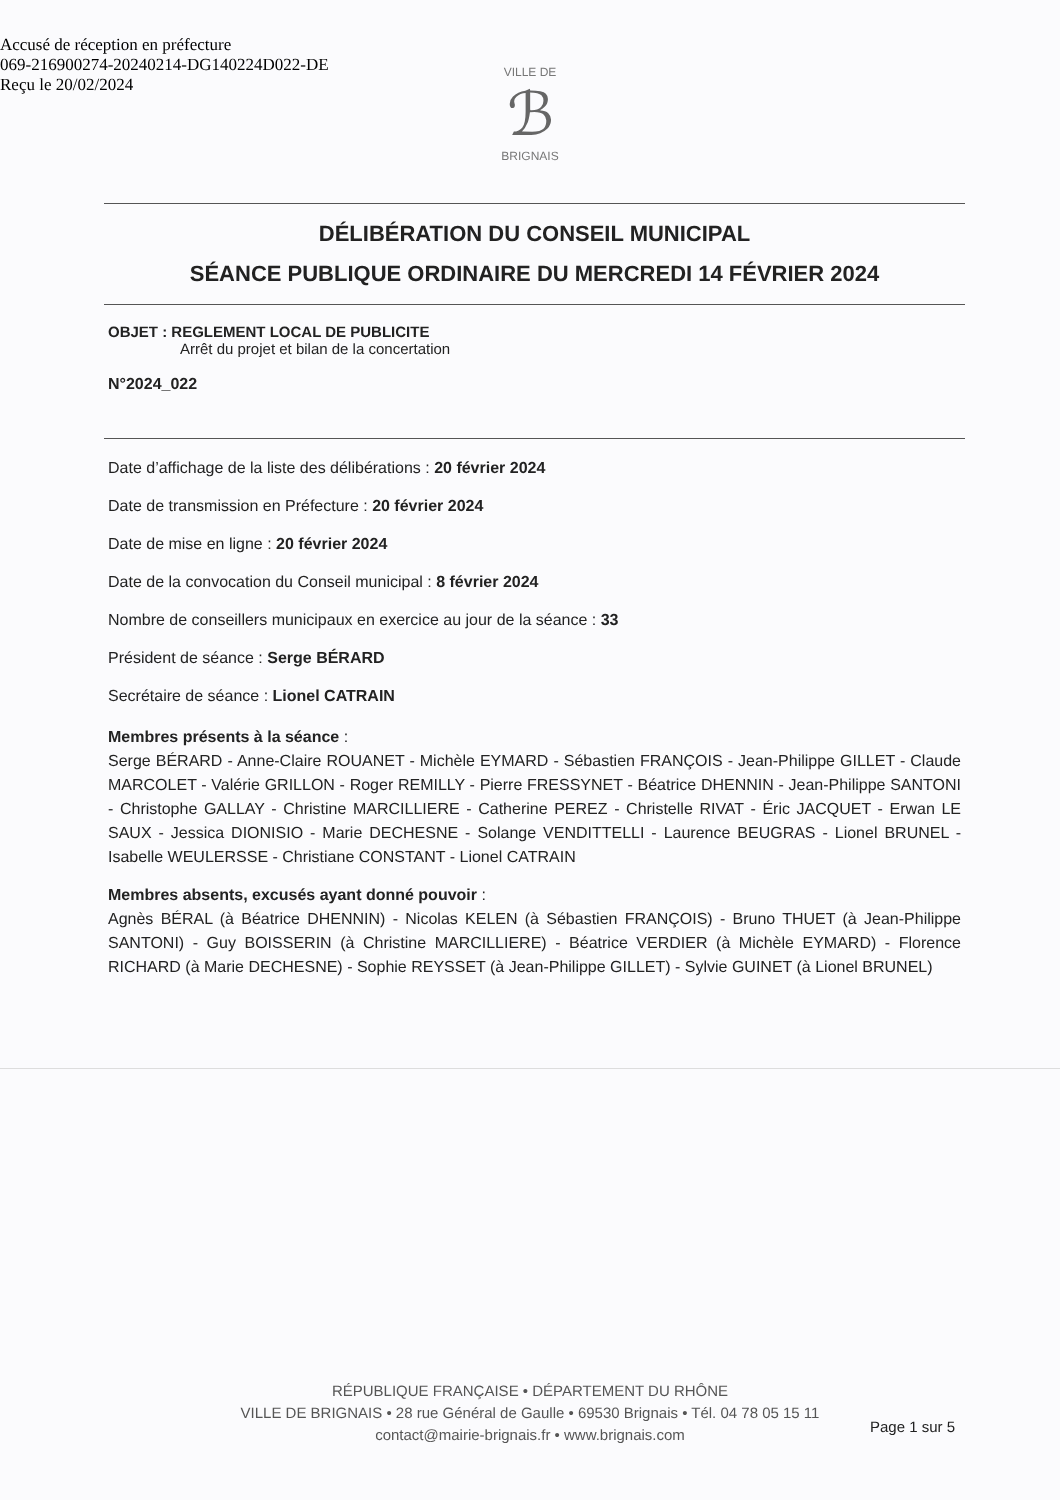Accusé de réception en préfecture
069-216900274-20240214-DG140224D022-DE
Reçu le 20/02/2024
VILLE DE
ℬ
BRIGNAIS
DÉLIBÉRATION DU CONSEIL MUNICIPAL
SÉANCE PUBLIQUE ORDINAIRE DU MERCREDI 14 FÉVRIER 2024
OBJET : REGLEMENT LOCAL DE PUBLICITE
Arrêt du projet et bilan de la concertation
N°2024_022
Date d’affichage de la liste des délibérations : 20 février 2024
Date de transmission en Préfecture : 20 février 2024
Date de mise en ligne : 20 février 2024
Date de la convocation du Conseil municipal : 8 février 2024
Nombre de conseillers municipaux en exercice au jour de la séance : 33
Président de séance : Serge BÉRARD
Secrétaire de séance : Lionel CATRAIN
Membres présents à la séance :
Serge BÉRARD - Anne-Claire ROUANET - Michèle EYMARD - Sébastien FRANÇOIS - Jean-Philippe GILLET - Claude MARCOLET - Valérie GRILLON - Roger REMILLY - Pierre FRESSYNET - Béatrice DHENNIN - Jean-Philippe SANTONI - Christophe GALLAY - Christine MARCILLIERE - Catherine PEREZ - Christelle RIVAT - Éric JACQUET - Erwan LE SAUX - Jessica DIONISIO - Marie DECHESNE - Solange VENDITTELLI - Laurence BEUGRAS - Lionel BRUNEL - Isabelle WEULERSSE - Christiane CONSTANT - Lionel CATRAIN
Membres absents, excusés ayant donné pouvoir :
Agnès BÉRAL (à Béatrice DHENNIN) - Nicolas KELEN (à Sébastien FRANÇOIS) - Bruno THUET (à Jean-Philippe SANTONI) - Guy BOISSERIN (à Christine MARCILLIERE) - Béatrice VERDIER (à Michèle EYMARD) - Florence RICHARD (à Marie DECHESNE) - Sophie REYSSET (à Jean-Philippe GILLET) - Sylvie GUINET (à Lionel BRUNEL)
RÉPUBLIQUE FRANÇAISE • DÉPARTEMENT DU RHÔNE
VILLE DE BRIGNAIS • 28 rue Général de Gaulle • 69530 Brignais • Tél. 04 78 05 15 11
contact@mairie-brignais.fr • www.brignais.com
Page 1 sur 5